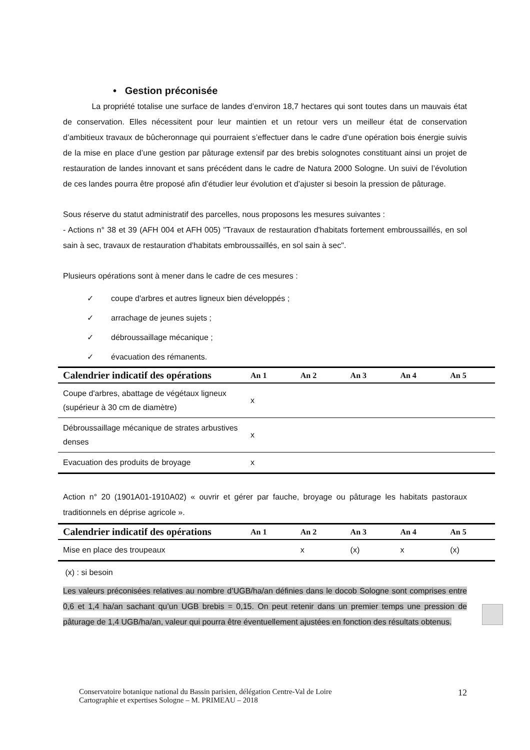• Gestion préconisée
La propriété totalise une surface de landes d’environ 18,7 hectares qui sont toutes dans un mauvais état de conservation. Elles nécessitent pour leur maintien et un retour vers un meilleur état de conservation d’ambitieux travaux de bûcheronnage qui pourraient s’effectuer dans le cadre d’une opération bois énergie suivis de la mise en place d’une gestion par pâturage extensif par des brebis solognotes constituant ainsi un projet de restauration de landes innovant et sans précédent dans le cadre de Natura 2000 Sologne. Un suivi de l’évolution de ces landes pourra être proposé afin d’étudier leur évolution et d’ajuster si besoin la pression de pâturage.
Sous réserve du statut administratif des parcelles, nous proposons les mesures suivantes :
- Actions n° 38 et 39 (AFH 004 et AFH 005) "Travaux de restauration d'habitats fortement embroussaillés, en sol sain à sec, travaux de restauration d'habitats embroussaillés, en sol sain à sec".
Plusieurs opérations sont à mener dans le cadre de ces mesures :
✓ coupe d'arbres et autres ligneux bien développés ;
✓ arrachage de jeunes sujets ;
✓ débroussaillage mécanique ;
✓ évacuation des rémanents.
| Calendrier indicatif des opérations | An 1 | An 2 | An 3 | An 4 | An 5 |
| --- | --- | --- | --- | --- | --- |
| Coupe d'arbres, abattage de végétaux ligneux (supérieur à 30 cm de diamètre) | x | | | | |
| Débroussaillage mécanique de strates arbustives denses | x | | | | |
| Evacuation des produits de broyage | x | | | | |
Action n° 20 (1901A01-1910A02) « ouvrir et gérer par fauche, broyage ou pâturage les habitats pastoraux traditionnels en déprise agricole ».
| Calendrier indicatif des opérations | An 1 | An 2 | An 3 | An 4 | An 5 |
| --- | --- | --- | --- | --- | --- |
| Mise en place des troupeaux | | x | (x) | x | (x) |
(x) : si besoin
Les valeurs préconisées relatives au nombre d’UGB/ha/an définies dans le docob Sologne sont comprises entre 0,6 et 1,4 ha/an sachant qu’un UGB brebis = 0,15. On peut retenir dans un premier temps une pression de pâturage de 1,4 UGB/ha/an, valeur qui pourra être éventuellement ajustées en fonction des résultats obtenus.
Conservatoire botanique national du Bassin parisien, délégation Centre-Val de Loire
Cartographie et expertises Sologne – M. PRIMEAU – 2018
12